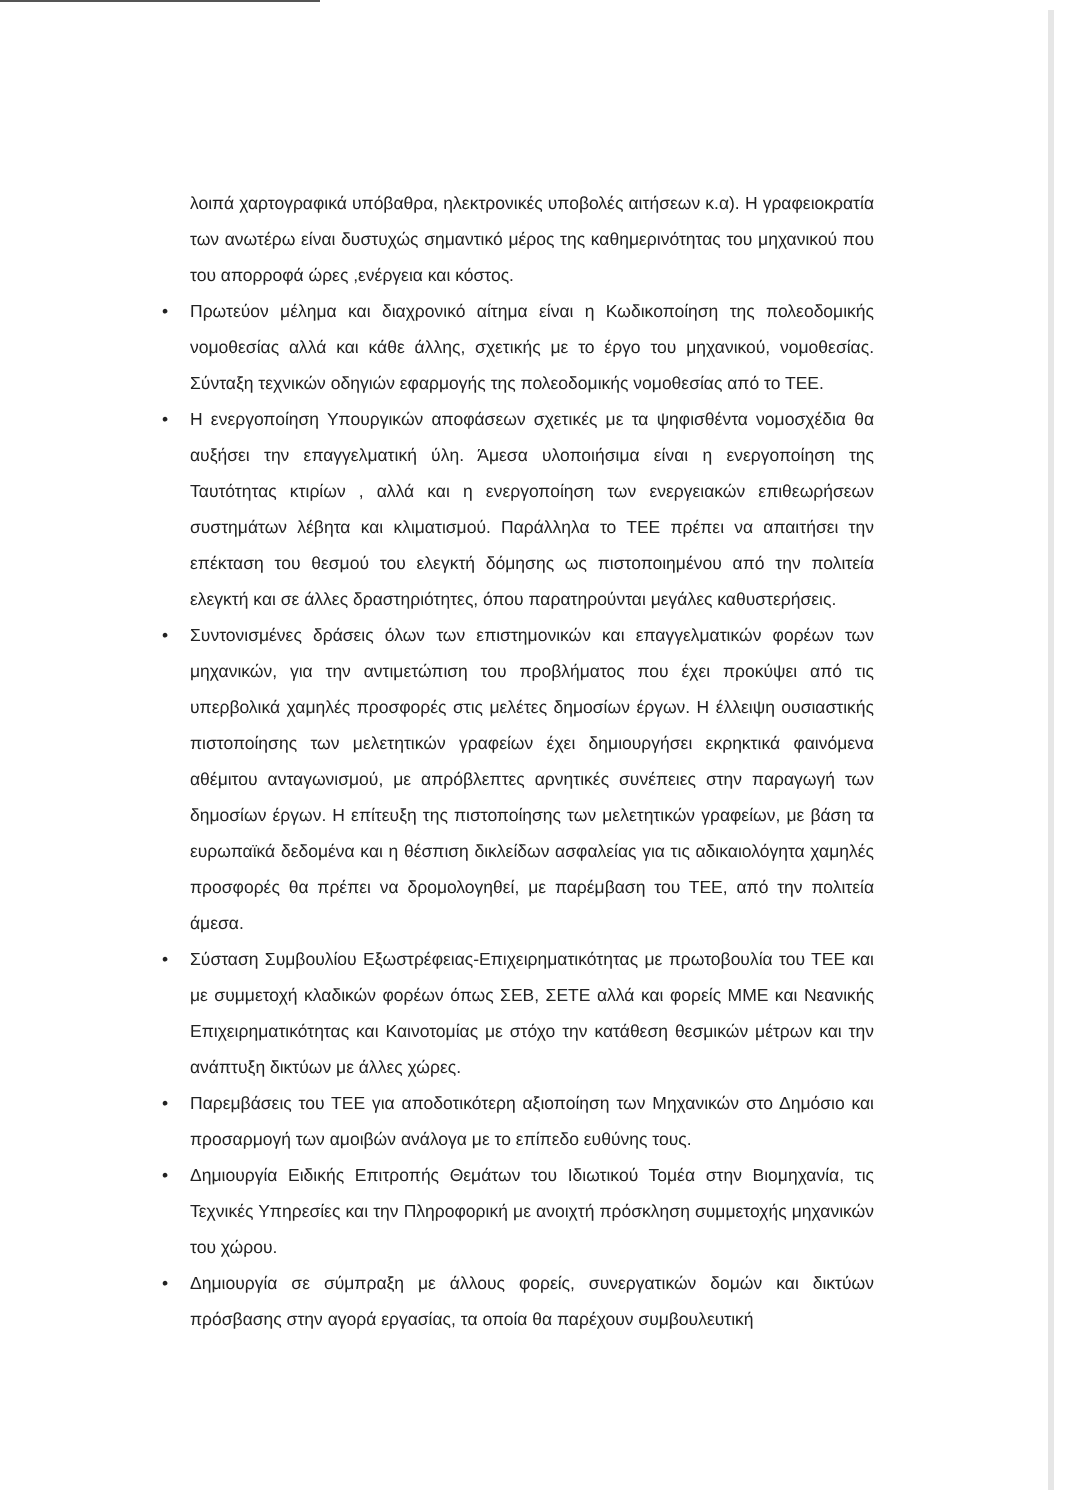λοιπά χαρτογραφικά υπόβαθρα, ηλεκτρονικές υποβολές αιτήσεων κ.α). Η γραφειοκρατία των ανωτέρω είναι δυστυχώς σημαντικό μέρος της καθημερινότητας του μηχανικού που του απορροφά ώρες ,ενέργεια και κόστος.
• Πρωτεύον μέλημα και διαχρονικό αίτημα είναι η Κωδικοποίηση της πολεοδομικής νομοθεσίας αλλά και κάθε άλλης, σχετικής με το έργο του μηχανικού, νομοθεσίας. Σύνταξη τεχνικών οδηγιών εφαρμογής της πολεοδομικής νομοθεσίας από το ΤΕΕ.
• Η ενεργοποίηση Υπουργικών αποφάσεων σχετικές με τα ψηφισθέντα νομοσχέδια θα αυξήσει την επαγγελματική ύλη. Άμεσα υλοποιήσιμα είναι η ενεργοποίηση της Ταυτότητας κτιρίων , αλλά και η ενεργοποίηση των ενεργειακών επιθεωρήσεων συστημάτων λέβητα και κλιματισμού. Παράλληλα το ΤΕΕ πρέπει να απαιτήσει την επέκταση του θεσμού του ελεγκτή δόμησης ως πιστοποιημένου από την πολιτεία ελεγκτή και σε άλλες δραστηριότητες, όπου παρατηρούνται μεγάλες καθυστερήσεις.
• Συντονισμένες δράσεις όλων των επιστημονικών και επαγγελματικών φορέων των μηχανικών, για την αντιμετώπιση του προβλήματος που έχει προκύψει από τις υπερβολικά χαμηλές προσφορές στις μελέτες δημοσίων έργων. Η έλλειψη ουσιαστικής πιστοποίησης των μελετητικών γραφείων έχει δημιουργήσει εκρηκτικά φαινόμενα αθέμιτου ανταγωνισμού, με απρόβλεπτες αρνητικές συνέπειες στην παραγωγή των δημοσίων έργων. Η επίτευξη της πιστοποίησης των μελετητικών γραφείων, με βάση τα ευρωπαϊκά δεδομένα και η θέσπιση δικλείδων ασφαλείας για τις αδικαιολόγητα χαμηλές προσφορές θα πρέπει να δρομολογηθεί, με παρέμβαση του ΤΕΕ, από την πολιτεία άμεσα.
• Σύσταση Συμβουλίου Εξωστρέφειας-Επιχειρηματικότητας με πρωτοβουλία του ΤΕΕ και με συμμετοχή κλαδικών φορέων όπως ΣΕΒ, ΣΕΤΕ αλλά και φορείς ΜΜΕ και Νεανικής Επιχειρηματικότητας και Καινοτομίας με στόχο την κατάθεση θεσμικών μέτρων και την ανάπτυξη δικτύων με άλλες χώρες.
• Παρεμβάσεις του ΤΕΕ για αποδοτικότερη αξιοποίηση των Μηχανικών στο Δημόσιο και προσαρμογή των αμοιβών ανάλογα με το επίπεδο ευθύνης τους.
• Δημιουργία Ειδικής Επιτροπής Θεμάτων του Ιδιωτικού Τομέα στην Βιομηχανία, τις Τεχνικές Υπηρεσίες και την Πληροφορική με ανοιχτή πρόσκληση συμμετοχής μηχανικών του χώρου.
• Δημιουργία σε σύμπραξη με άλλους φορείς, συνεργατικών δομών και δικτύων πρόσβασης στην αγορά εργασίας, τα οποία θα παρέχουν συμβουλευτική